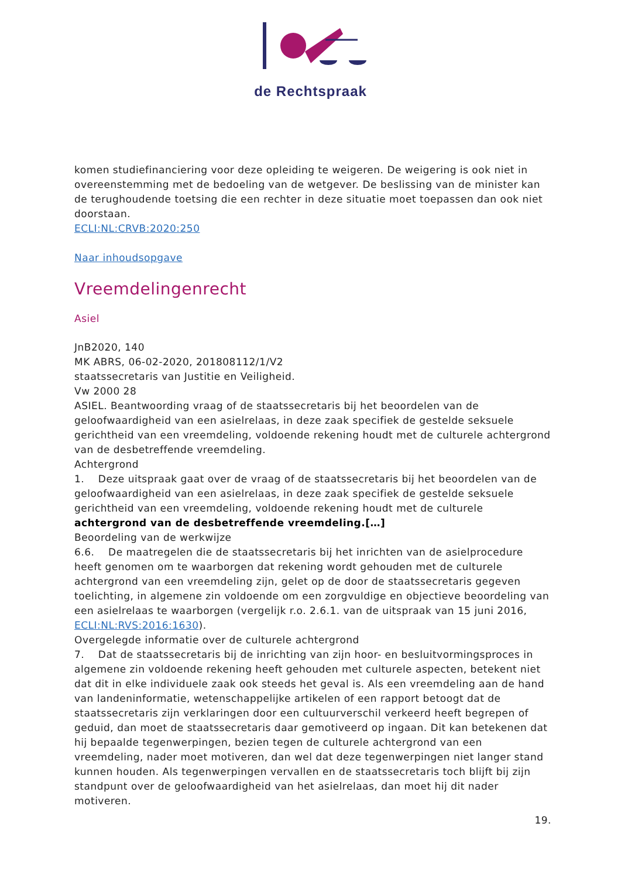de Rechtspraak
komen studiefinanciering voor deze opleiding te weigeren. De weigering is ook niet in overeenstemming met de bedoeling van de wetgever. De beslissing van de minister kan de terughoudende toetsing die een rechter in deze situatie moet toepassen dan ook niet doorstaan.
ECLI:NL:CRVB:2020:250
Naar inhoudsopgave
Vreemdelingenrecht
Asiel
JnB2020, 140
MK ABRS, 06-02-2020, 201808112/1/V2
staatssecretaris van Justitie en Veiligheid.
Vw 2000 28
ASIEL. Beantwoording vraag of de staatssecretaris bij het beoordelen van de geloofwaardigheid van een asielrelaas, in deze zaak specifiek de gestelde seksuele gerichtheid van een vreemdeling, voldoende rekening houdt met de culturele achtergrond van de desbetreffende vreemdeling.
Achtergrond
1. Deze uitspraak gaat over de vraag of de staatssecretaris bij het beoordelen van de geloofwaardigheid van een asielrelaas, in deze zaak specifiek de gestelde seksuele gerichtheid van een vreemdeling, voldoende rekening houdt met de culturele achtergrond van de desbetreffende vreemdeling.[…]
Beoordeling van de werkwijze
6.6. De maatregelen die de staatssecretaris bij het inrichten van de asielprocedure heeft genomen om te waarborgen dat rekening wordt gehouden met de culturele achtergrond van een vreemdeling zijn, gelet op de door de staatssecretaris gegeven toelichting, in algemene zin voldoende om een zorgvuldige en objectieve beoordeling van een asielrelaas te waarborgen (vergelijk r.o. 2.6.1. van de uitspraak van 15 juni 2016, ECLI:NL:RVS:2016:1630).
Overgelegde informatie over de culturele achtergrond
7. Dat de staatssecretaris bij de inrichting van zijn hoor- en besluitvormingsproces in algemene zin voldoende rekening heeft gehouden met culturele aspecten, betekent niet dat dit in elke individuele zaak ook steeds het geval is. Als een vreemdeling aan de hand van landeninformatie, wetenschappelijke artikelen of een rapport betoogt dat de staatssecretaris zijn verklaringen door een cultuurverschil verkeerd heeft begrepen of geduid, dan moet de staatssecretaris daar gemotiveerd op ingaan. Dit kan betekenen dat hij bepaalde tegenwerpingen, bezien tegen de culturele achtergrond van een vreemdeling, nader moet motiveren, dan wel dat deze tegenwerpingen niet langer stand kunnen houden. Als tegenwerpingen vervallen en de staatssecretaris toch blijft bij zijn standpunt over de geloofwaardigheid van het asielrelaas, dan moet hij dit nader motiveren.
19.